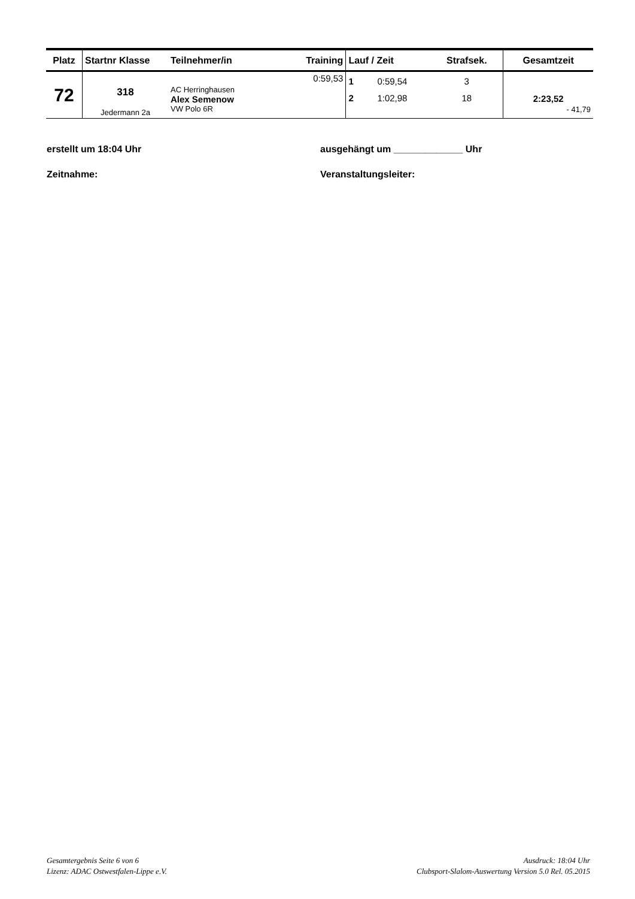| Platz | Startnr Klasse | Teilnehmer/in | Training | Lauf / Zeit | | Strafsek. | Gesamtzeit |
| --- | --- | --- | --- | --- | --- | --- | --- |
| 72 | 318 Jedermann 2a | AC Herringhausen Alex Semenow VW Polo 6R | 0:59,53 | 1 2 | 0:59,54 1:02,98 | 3 18 | 2:23,52 - 41,79 |
erstellt um 18:04 Uhr ausgehängt um _____________ Uhr
Zeitnahme: Veranstaltungsleiter:
Gesamtergebnis Seite 6 von 6
Lizenz: ADAC Ostwestfalen-Lippe e.V.
Ausdruck: 18:04 Uhr
Clubsport-Slalom-Auswertung Version 5.0 Rel. 05.2015